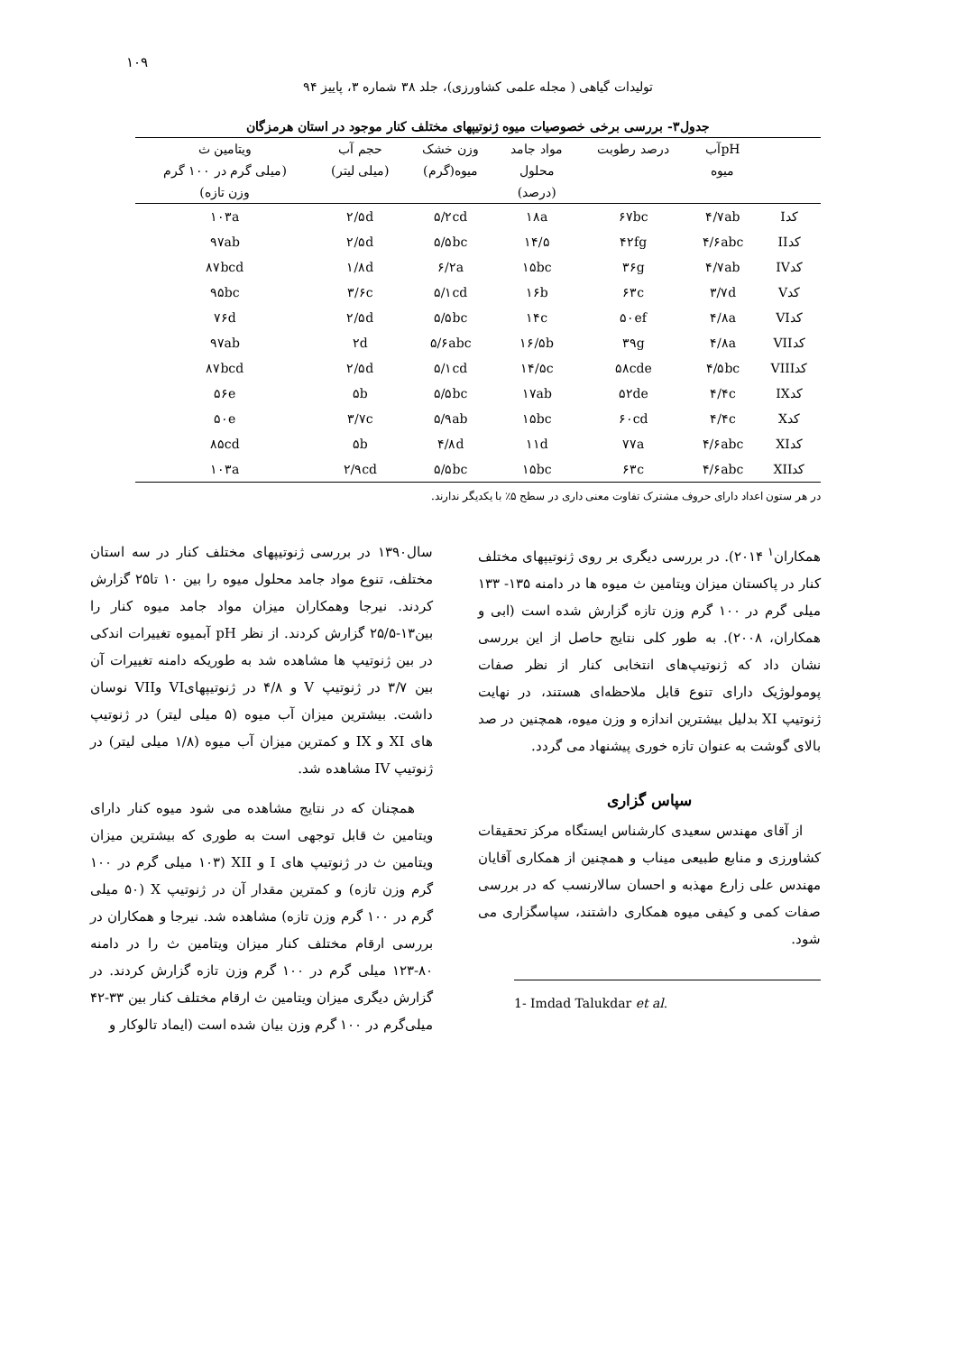۱۰۹
تولیدات گیاهی ( مجله علمی کشاورزی)، جلد ۳۸ شماره ۳، پاییز ۹۴
جدول۳- بررسی برخی خصوصیات میوه ژنوتیپهای مختلف کنار موجود در استان هرمزگان
| | pHآب | درصد رطوبت | مواد جامد | وزن خشک | حجم آب | ویتامین ث |
| --- | --- | --- | --- | --- | --- | --- |
| | میوه | | محلول | میوه(گرم) | (میلی لیتر) | (میلی گرم در ۱۰۰ گرم |
| | | | (درصد) | | | وزن تازه) |
| کدI | ۴/۷ab | ۶۷bc | ۱۸a | ۵/۲cd | ۲/۵d | ۱۰۳a |
| کدII | ۴/۶abc | ۴۲fg | ۱۴/۵ | ۵/۵bc | ۲/۵d | ۹۷ab |
| کدIV | ۴/۷ab | ۳۶g | ۱۵bc | ۶/۲a | ۱/۸d | ۸۷bcd |
| کدV | ۳/۷d | ۶۳c | ۱۶b | ۵/۱cd | ۳/۶c | ۹۵bc |
| کدVI | ۴/۸a | ۵۰ef | ۱۴c | ۵/۵bc | ۲/۵d | ۷۶d |
| کدVII | ۴/۸a | ۳۹g | ۱۶/۵b | ۵/۶abc | ۲d | ۹۷ab |
| کدVIII | ۴/۵bc | ۵۸cde | ۱۴/۵c | ۵/۱cd | ۲/۵d | ۸۷bcd |
| کدIX | ۴/۴c | ۵۲de | ۱۷ab | ۵/۵bc | ۵b | ۵۶e |
| کدX | ۴/۴c | ۶۰cd | ۱۵bc | ۵/۹ab | ۳/۷c | ۵۰e |
| کدXI | ۴/۶abc | ۷۷a | ۱۱d | ۴/۸d | ۵b | ۸۵cd |
| کدXII | ۴/۶abc | ۶۳c | ۱۵bc | ۵/۵bc | ۲/۹cd | ۱۰۳a |
در هر ستون اعداد دارای حروف مشترک تفاوت معنی داری در سطح ۵٪ با یکدیگر ندارند.
سال۱۳۹۰ در بررسی ژنوتیپهای مختلف کنار در سه استان مختلف، تنوع مواد جامد محلول میوه را بین ۱۰ تا۲۵ گزارش کردند. نیرجا وهمکاران میزان مواد جامد میوه کنار را بین۱۳-۲۵/۵ گزارش کردند. از نظر pH آبمیوه تغییرات اندکی در بین ژنوتیپ ها مشاهده شد به طوریکه دامنه تغییرات آن بین ۳/۷ در ژنوتیپ V و ۴/۸ در ژنوتیپهایVI وVII نوسان داشت. بیشترین میزان آب میوه (۵ میلی لیتر) در ژنوتیپ های XI و IX و کمترین میزان آب میوه (۱/۸ میلی لیتر) در ژنوتیپ IV مشاهده شد.
همچنان که در نتایج مشاهده می شود میوه کنار دارای ویتامین ث قابل توجهی است به طوری که بیشترین میزان ویتامین ث در ژنوتیپ های I و XII (۱۰۳ میلی گرم در ۱۰۰ گرم وزن تازه) و کمترین مقدار آن در ژنوتیپ X (۵۰ میلی گرم در ۱۰۰ گرم وزن تازه) مشاهده شد. نیرجا و همکاران در بررسی ارقام مختلف کنار میزان ویتامین ث را در دامنه ۸۰-۱۲۳ میلی گرم در ۱۰۰ گرم وزن تازه گزارش کردند. در گزارش دیگری میزان ویتامین ث ارقام مختلف کنار بین ۳۳-۴۲ میلی‌گرم در ۱۰۰ گرم وزن بیان شده است (ایماد تالوکار و
همکاران<sup>۱</sup> ۲۰۱۴). در بررسی دیگری بر روی ژنوتیپهای مختلف کنار در پاکستان میزان ویتامین ث میوه ها در دامنه ۱۳۵- ۱۳۳ میلی گرم در ۱۰۰ گرم وزن تازه گزارش شده است (ابی و همکاران، ۲۰۰۸). به طور کلی نتایج حاصل از این بررسی نشان داد که ژنوتیپ‌های انتخابی کنار از نظر صفات پومولوژیک دارای تنوع قابل ملاحظه‌ای هستند، در نهایت ژنوتیپ XI بدلیل بیشترین اندازه و وزن میوه، همچنین در صد بالای گوشت به عنوان تازه خوری پیشنهاد می گردد.
سپاس گزاری
از آقای مهندس سعیدی کارشناس ایستگاه مرکز تحقیقات کشاورزی و منابع طبیعی میناب و همچنین از همکاری آقایان مهندس علی زارع مهذبه و احسان سالارنسب که در بررسی صفات کمی و کیفی میوه همکاری داشتند، سپاسگزاری می شود.
1- Imdad Talukdar et al.